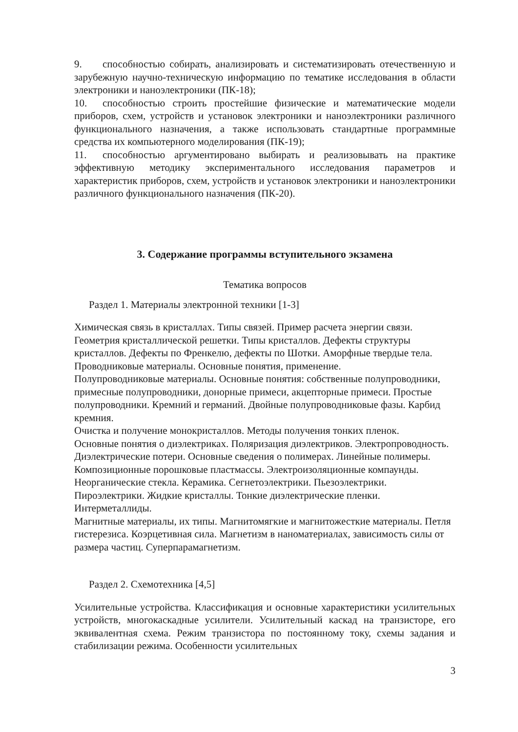9. способностью собирать, анализировать и систематизировать отечественную и зарубежную научно-техническую информацию по тематике исследования в области электроники и наноэлектроники (ПК-18);
10. способностью строить простейшие физические и математические модели приборов, схем, устройств и установок электроники и наноэлектроники различного функционального назначения, а также использовать стандартные программные средства их компьютерного моделирования (ПК-19);
11. способностью аргументировано выбирать и реализовывать на практике эффективную методику экспериментального исследования параметров и характеристик приборов, схем, устройств и установок электроники и наноэлектроники различного функционального назначения (ПК-20).
3. Содержание программы вступительного экзамена
Тематика вопросов
Раздел 1. Материалы электронной техники [1-3]
Химическая связь в кристаллах. Типы связей. Пример расчета энергии связи. Геометрия кристаллической решетки. Типы кристаллов. Дефекты структуры кристаллов. Дефекты по Френкелю, дефекты по Шотки. Аморфные твердые тела. Проводниковые материалы. Основные понятия, применение.
Полупроводниковые материалы. Основные понятия: собственные полупроводники, примесные полупроводники, донорные примеси, акцепторные примеси. Простые полупроводники. Кремний и германий. Двойные полупроводниковые фазы. Карбид кремния.
Очистка и получение монокристаллов. Методы получения тонких пленок.
Основные понятия о диэлектриках. Поляризация диэлектриков. Электропроводность. Диэлектрические потери. Основные сведения о полимерах. Линейные полимеры. Композиционные порошковые пластмассы. Электроизоляционные компаунды.
Неорганические стекла. Керамика. Сегнетоэлектрики. Пьезоэлектрики. Пироэлектрики. Жидкие кристаллы. Тонкие диэлектрические пленки. Интерметаллиды.
Магнитные материалы, их типы. Магнитомягкие и магнитожесткие материалы. Петля гистерезиса. Коэрцетивная сила. Магнетизм в наноматериалах, зависимость силы от размера частиц. Суперпарамагнетизм.
Раздел 2. Схемотехника [4,5]
Усилительные устройства. Классификация и основные характеристики усилительных устройств, многокаскадные усилители. Усилительный каскад на транзисторе, его эквивалентная схема. Режим транзистора по постоянному току, схемы задания и стабилизации режима. Особенности усилительных
3